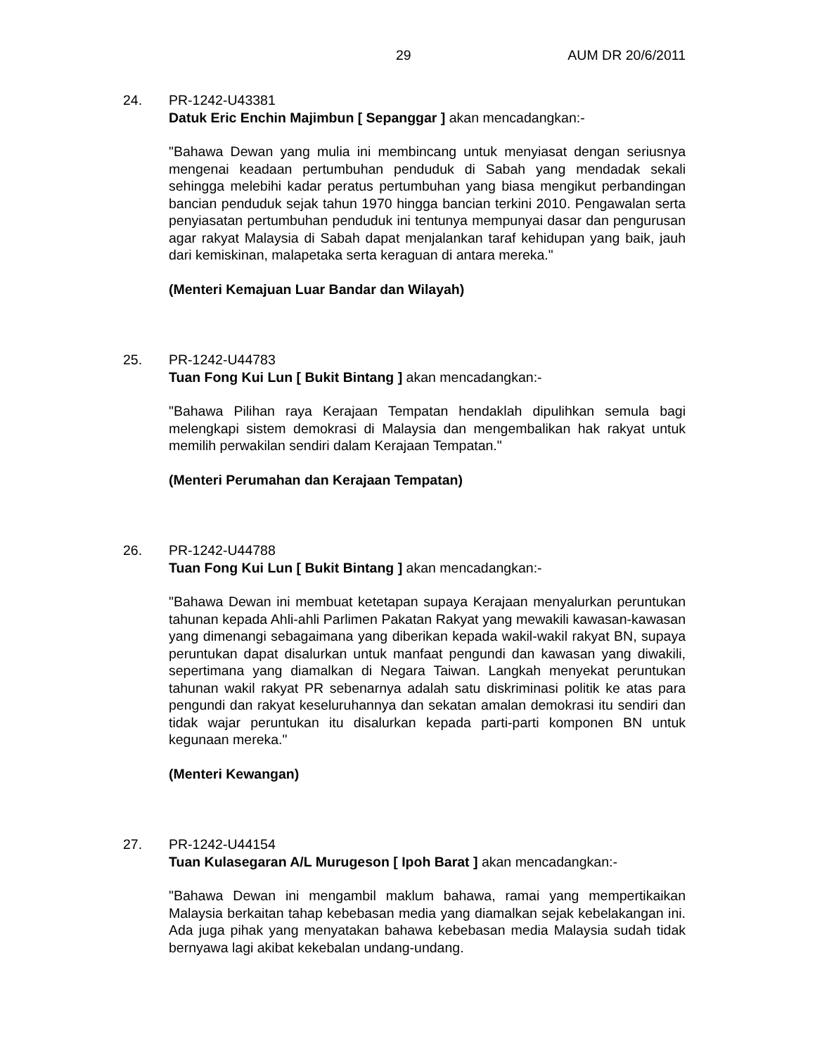29 AUM DR 20/6/2011
24. PR-1242-U43381
Datuk Eric Enchin Majimbun [ Sepanggar ] akan mencadangkan:-
"Bahawa Dewan yang mulia ini membincang untuk menyiasat dengan seriusnya mengenai keadaan pertumbuhan penduduk di Sabah yang mendadak sekali sehingga melebihi kadar peratus pertumbuhan yang biasa mengikut perbandingan bancian penduduk sejak tahun 1970 hingga bancian terkini 2010. Pengawalan serta penyiasatan pertumbuhan penduduk ini tentunya mempunyai dasar dan pengurusan agar rakyat Malaysia di Sabah dapat menjalankan taraf kehidupan yang baik, jauh dari kemiskinan, malapetaka serta keraguan di antara mereka."
(Menteri Kemajuan Luar Bandar dan Wilayah)
25. PR-1242-U44783
Tuan Fong Kui Lun [ Bukit Bintang ] akan mencadangkan:-
"Bahawa Pilihan raya Kerajaan Tempatan hendaklah dipulihkan semula bagi melengkapi sistem demokrasi di Malaysia dan mengembalikan hak rakyat untuk memilih perwakilan sendiri dalam Kerajaan Tempatan."
(Menteri Perumahan dan Kerajaan Tempatan)
26. PR-1242-U44788
Tuan Fong Kui Lun [ Bukit Bintang ] akan mencadangkan:-
"Bahawa Dewan ini membuat ketetapan supaya Kerajaan menyalurkan peruntukan tahunan kepada Ahli-ahli Parlimen Pakatan Rakyat yang mewakili kawasan-kawasan yang dimenangi sebagaimana yang diberikan kepada wakil-wakil rakyat BN, supaya peruntukan dapat disalurkan untuk manfaat pengundi dan kawasan yang diwakili, sepertimana yang diamalkan di Negara Taiwan. Langkah menyekat peruntukan tahunan wakil rakyat PR sebenarnya adalah satu diskriminasi politik ke atas para pengundi dan rakyat keseluruhannya dan sekatan amalan demokrasi itu sendiri dan tidak wajar peruntukan itu disalurkan kepada parti-parti komponen BN untuk kegunaan mereka."
(Menteri Kewangan)
27. PR-1242-U44154
Tuan Kulasegaran A/L Murugeson [ Ipoh Barat ] akan mencadangkan:-
"Bahawa Dewan ini mengambil maklum bahawa, ramai yang mempertikaikan Malaysia berkaitan tahap kebebasan media yang diamalkan sejak kebelakangan ini. Ada juga pihak yang menyatakan bahawa kebebasan media Malaysia sudah tidak bernyawa lagi akibat kekebalan undang-undang.